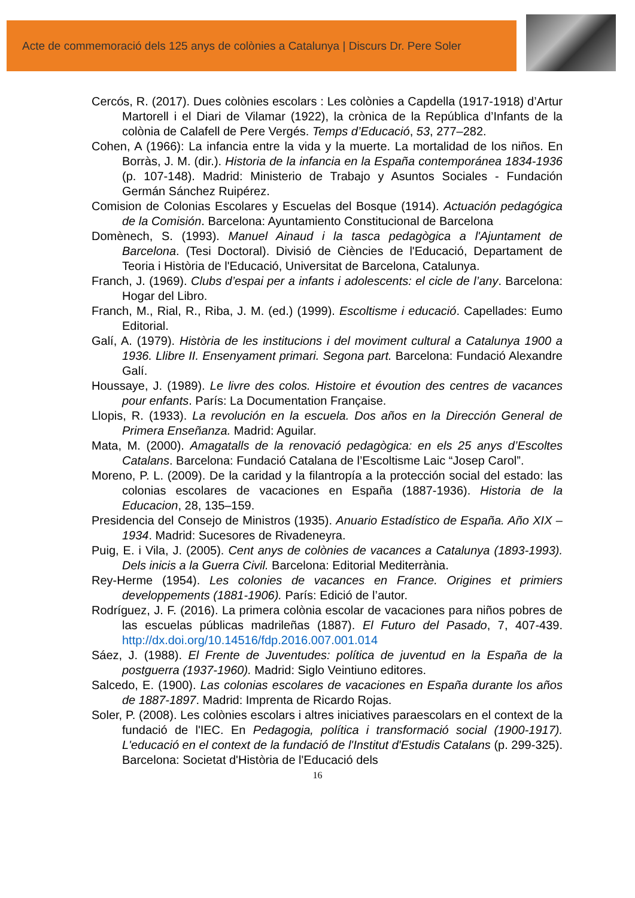Acte de commemoració dels 125 anys de colònies a Catalunya | Discurs Dr. Pere Soler
Cercós, R. (2017). Dues colònies escolars : Les colònies a Capdella (1917-1918) d’Artur Martorell i el Diari de Vilamar (1922), la crònica de la República d’Infants de la colònia de Calafell de Pere Vergés. Temps d’Educació, 53, 277–282.
Cohen, A (1966): La infancia entre la vida y la muerte. La mortalidad de los niños. En Borràs, J. M. (dir.). Historia de la infancia en la España contemporánea 1834-1936 (p. 107-148). Madrid: Ministerio de Trabajo y Asuntos Sociales - Fundación Germán Sánchez Ruipérez.
Comision de Colonias Escolares y Escuelas del Bosque (1914). Actuación pedagógica de la Comisión. Barcelona: Ayuntamiento Constitucional de Barcelona
Domènech, S. (1993). Manuel Ainaud i la tasca pedagògica a l'Ajuntament de Barcelona. (Tesi Doctoral). Divisió de Ciències de l'Educació, Departament de Teoria i Història de l'Educació, Universitat de Barcelona, Catalunya.
Franch, J. (1969). Clubs d’espai per a infants i adolescents: el cicle de l’any. Barcelona: Hogar del Libro.
Franch, M., Rial, R., Riba, J. M. (ed.) (1999). Escoltisme i educació. Capellades: Eumo Editorial.
Galí, A. (1979). Història de les institucions i del moviment cultural a Catalunya 1900 a 1936. Llibre II. Ensenyament primari. Segona part. Barcelona: Fundació Alexandre Galí.
Houssaye, J. (1989). Le livre des colos. Histoire et évoution des centres de vacances pour enfants. París: La Documentation Française.
Llopis, R. (1933). La revolución en la escuela. Dos años en la Dirección General de Primera Enseñanza. Madrid: Aguilar.
Mata, M. (2000). Amagatalls de la renovació pedagògica: en els 25 anys d’Escoltes Catalans. Barcelona: Fundació Catalana de l’Escoltisme Laic “Josep Carol”.
Moreno, P. L. (2009). De la caridad y la filantropía a la protección social del estado: las colonias escolares de vacaciones en España (1887-1936). Historia de la Educacion, 28, 135–159.
Presidencia del Consejo de Ministros (1935). Anuario Estadístico de España. Año XIX – 1934. Madrid: Sucesores de Rivadeneyra.
Puig, E. i Vila, J. (2005). Cent anys de colònies de vacances a Catalunya (1893-1993). Dels inicis a la Guerra Civil. Barcelona: Editorial Mediterrània.
Rey-Herme (1954). Les colonies de vacances en France. Origines et primiers developpements (1881-1906). París: Edició de l’autor.
Rodríguez, J. F. (2016). La primera colònia escolar de vacaciones para niños pobres de las escuelas públicas madrileñas (1887). El Futuro del Pasado, 7, 407-439. http://dx.doi.org/10.14516/fdp.2016.007.001.014
Sáez, J. (1988). El Frente de Juventudes: política de juventud en la España de la postguerra (1937-1960). Madrid: Siglo Veintiuno editores.
Salcedo, E. (1900). Las colonias escolares de vacaciones en España durante los años de 1887-1897. Madrid: Imprenta de Ricardo Rojas.
Soler, P. (2008). Les colònies escolars i altres iniciatives paraescolars en el context de la fundació de l'IEC. En Pedagogia, política i transformació social (1900-1917). L'educació en el context de la fundació de l'Institut d'Estudis Catalans (p. 299-325). Barcelona: Societat d'Història de l'Educació dels
16